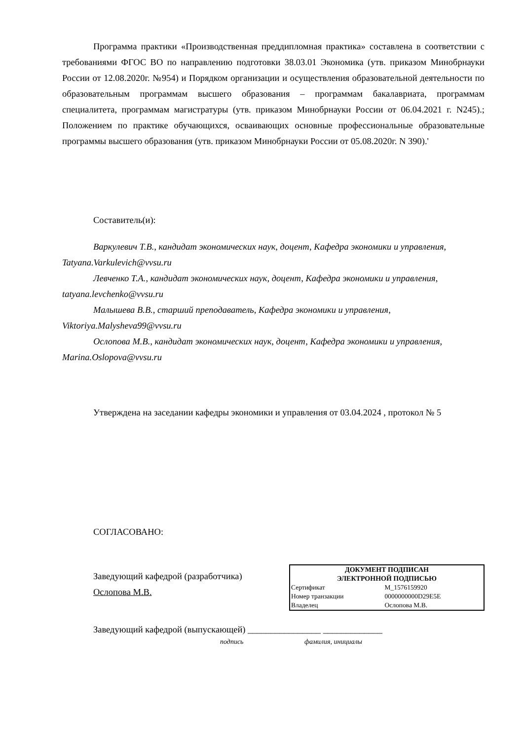Программа практики «Производственная преддипломная практика» составлена в соответствии с требованиями ФГОС ВО по направлению подготовки 38.03.01 Экономика (утв. приказом Минобрнауки России от 12.08.2020г. №954) и Порядком организации и осуществления образовательной деятельности по образовательным программам высшего образования – программам бакалавриата, программам специалитета, программам магистратуры (утв. приказом Минобрнауки России от 06.04.2021 г. N245).; Положением по практике обучающихся, осваивающих основные профессиональные образовательные программы высшего образования (утв. приказом Минобрнауки России от 05.08.2020г. N 390).'
Составитель(и):
Варкулевич Т.В., кандидат экономических наук, доцент, Кафедра экономики и управления, Tatyana.Varkulevich@vvsu.ru
Левченко Т.А., кандидат экономических наук, доцент, Кафедра экономики и управления, tatyana.levchenko@vvsu.ru
Малышева В.В., старший преподаватель, Кафедра экономики и управления, Viktoriya.Malysheva99@vvsu.ru
Ослопова М.В., кандидат экономических наук, доцент, Кафедра экономики и управления, Marina.Oslopova@vvsu.ru
Утверждена на заседании кафедры экономики и управления от 03.04.2024 , протокол № 5
СОГЛАСОВАНО:
Заведующий кафедрой (разработчика)
Ослопова М.В.
ДОКУМЕНТ ПОДПИСАН
ЭЛЕКТРОННОЙ ПОДПИСЬЮ
| Сертификат | M_1576159920 |
| Номер транзакции | 0000000000D29E5E |
| Владелец | Ослопова М.В. |
Заведующий кафедрой (выпускающей) ________________ _____________
подпись фамилия, инициалы